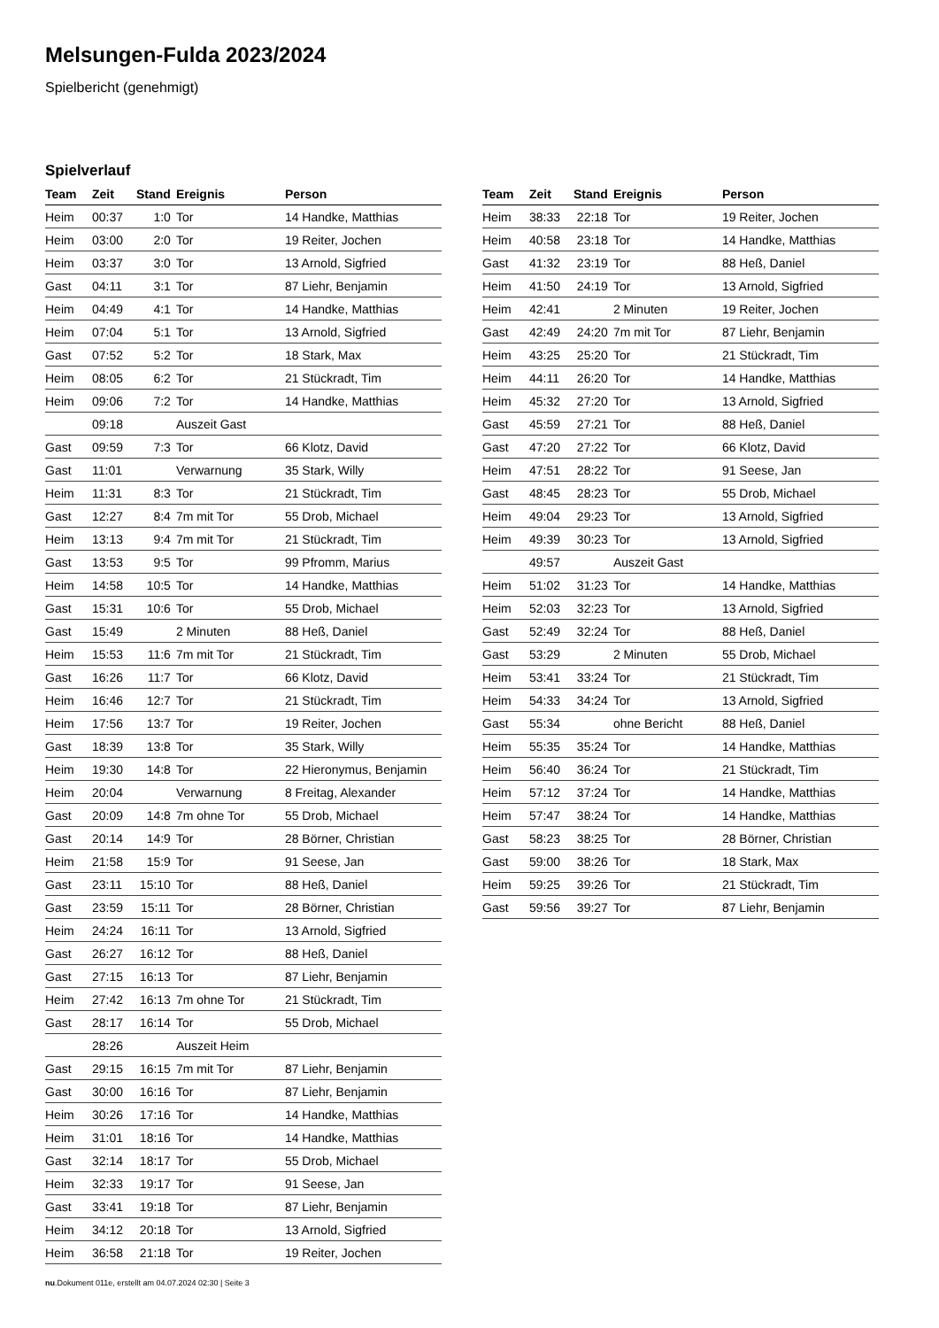Melsungen-Fulda 2023/2024
Spielbericht (genehmigt)
Spielverlauf
| Team | Zeit | Stand | Ereignis | Person |
| --- | --- | --- | --- | --- |
| Heim | 00:37 | 1:0 | Tor | 14 Handke, Matthias |
| Heim | 03:00 | 2:0 | Tor | 19 Reiter, Jochen |
| Heim | 03:37 | 3:0 | Tor | 13 Arnold, Sigfried |
| Gast | 04:11 | 3:1 | Tor | 87 Liehr, Benjamin |
| Heim | 04:49 | 4:1 | Tor | 14 Handke, Matthias |
| Heim | 07:04 | 5:1 | Tor | 13 Arnold, Sigfried |
| Gast | 07:52 | 5:2 | Tor | 18 Stark, Max |
| Heim | 08:05 | 6:2 | Tor | 21 Stückradt, Tim |
| Heim | 09:06 | 7:2 | Tor | 14 Handke, Matthias |
| | 09:18 | | Auszeit Gast | |
| Gast | 09:59 | 7:3 | Tor | 66 Klotz, David |
| Gast | 11:01 | | Verwarnung | 35 Stark, Willy |
| Heim | 11:31 | 8:3 | Tor | 21 Stückradt, Tim |
| Gast | 12:27 | 8:4 | 7m mit Tor | 55 Drob, Michael |
| Heim | 13:13 | 9:4 | 7m mit Tor | 21 Stückradt, Tim |
| Gast | 13:53 | 9:5 | Tor | 99 Pfromm, Marius |
| Heim | 14:58 | 10:5 | Tor | 14 Handke, Matthias |
| Gast | 15:31 | 10:6 | Tor | 55 Drob, Michael |
| Gast | 15:49 | | 2 Minuten | 88 Heß, Daniel |
| Heim | 15:53 | 11:6 | 7m mit Tor | 21 Stückradt, Tim |
| Gast | 16:26 | 11:7 | Tor | 66 Klotz, David |
| Heim | 16:46 | 12:7 | Tor | 21 Stückradt, Tim |
| Heim | 17:56 | 13:7 | Tor | 19 Reiter, Jochen |
| Gast | 18:39 | 13:8 | Tor | 35 Stark, Willy |
| Heim | 19:30 | 14:8 | Tor | 22 Hieronymus, Benjamin |
| Heim | 20:04 | | Verwarnung | 8 Freitag, Alexander |
| Gast | 20:09 | 14:8 | 7m ohne Tor | 55 Drob, Michael |
| Gast | 20:14 | 14:9 | Tor | 28 Börner, Christian |
| Heim | 21:58 | 15:9 | Tor | 91 Seese, Jan |
| Gast | 23:11 | 15:10 | Tor | 88 Heß, Daniel |
| Gast | 23:59 | 15:11 | Tor | 28 Börner, Christian |
| Heim | 24:24 | 16:11 | Tor | 13 Arnold, Sigfried |
| Gast | 26:27 | 16:12 | Tor | 88 Heß, Daniel |
| Gast | 27:15 | 16:13 | Tor | 87 Liehr, Benjamin |
| Heim | 27:42 | 16:13 | 7m ohne Tor | 21 Stückradt, Tim |
| Gast | 28:17 | 16:14 | Tor | 55 Drob, Michael |
| | 28:26 | | Auszeit Heim | |
| Gast | 29:15 | 16:15 | 7m mit Tor | 87 Liehr, Benjamin |
| Gast | 30:00 | 16:16 | Tor | 87 Liehr, Benjamin |
| Heim | 30:26 | 17:16 | Tor | 14 Handke, Matthias |
| Heim | 31:01 | 18:16 | Tor | 14 Handke, Matthias |
| Gast | 32:14 | 18:17 | Tor | 55 Drob, Michael |
| Heim | 32:33 | 19:17 | Tor | 91 Seese, Jan |
| Gast | 33:41 | 19:18 | Tor | 87 Liehr, Benjamin |
| Heim | 34:12 | 20:18 | Tor | 13 Arnold, Sigfried |
| Heim | 36:58 | 21:18 | Tor | 19 Reiter, Jochen |
| Team | Zeit | Stand | Ereignis | Person |
| --- | --- | --- | --- | --- |
| Heim | 38:33 | 22:18 | Tor | 19 Reiter, Jochen |
| Heim | 40:58 | 23:18 | Tor | 14 Handke, Matthias |
| Gast | 41:32 | 23:19 | Tor | 88 Heß, Daniel |
| Heim | 41:50 | 24:19 | Tor | 13 Arnold, Sigfried |
| Heim | 42:41 | | 2 Minuten | 19 Reiter, Jochen |
| Gast | 42:49 | 24:20 | 7m mit Tor | 87 Liehr, Benjamin |
| Heim | 43:25 | 25:20 | Tor | 21 Stückradt, Tim |
| Heim | 44:11 | 26:20 | Tor | 14 Handke, Matthias |
| Heim | 45:32 | 27:20 | Tor | 13 Arnold, Sigfried |
| Gast | 45:59 | 27:21 | Tor | 88 Heß, Daniel |
| Gast | 47:20 | 27:22 | Tor | 66 Klotz, David |
| Heim | 47:51 | 28:22 | Tor | 91 Seese, Jan |
| Gast | 48:45 | 28:23 | Tor | 55 Drob, Michael |
| Heim | 49:04 | 29:23 | Tor | 13 Arnold, Sigfried |
| Heim | 49:39 | 30:23 | Tor | 13 Arnold, Sigfried |
| | 49:57 | | Auszeit Gast | |
| Heim | 51:02 | 31:23 | Tor | 14 Handke, Matthias |
| Heim | 52:03 | 32:23 | Tor | 13 Arnold, Sigfried |
| Gast | 52:49 | 32:24 | Tor | 88 Heß, Daniel |
| Gast | 53:29 | | 2 Minuten | 55 Drob, Michael |
| Heim | 53:41 | 33:24 | Tor | 21 Stückradt, Tim |
| Heim | 54:33 | 34:24 | Tor | 13 Arnold, Sigfried |
| Gast | 55:34 | | ohne Bericht | 88 Heß, Daniel |
| Heim | 55:35 | 35:24 | Tor | 14 Handke, Matthias |
| Heim | 56:40 | 36:24 | Tor | 21 Stückradt, Tim |
| Heim | 57:12 | 37:24 | Tor | 14 Handke, Matthias |
| Heim | 57:47 | 38:24 | Tor | 14 Handke, Matthias |
| Gast | 58:23 | 38:25 | Tor | 28 Börner, Christian |
| Gast | 59:00 | 38:26 | Tor | 18 Stark, Max |
| Heim | 59:25 | 39:26 | Tor | 21 Stückradt, Tim |
| Gast | 59:56 | 39:27 | Tor | 87 Liehr, Benjamin |
nu.Dokument 011e, erstellt am 04.07.2024 02:30 | Seite 3